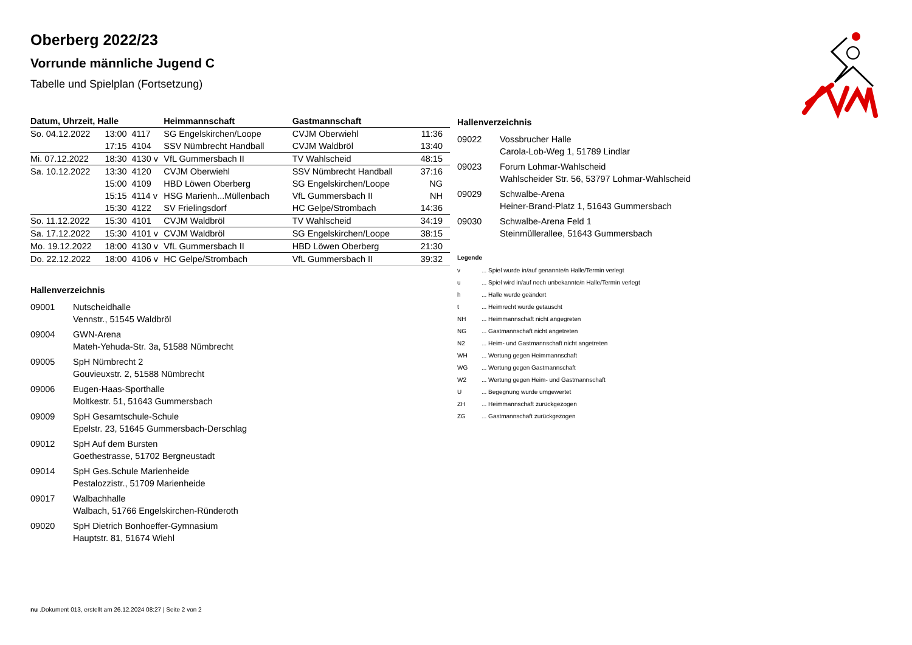Oberberg 2022/23
Vorrunde männliche Jugend C
Tabelle und Spielplan (Fortsetzung)
| Datum, Uhrzeit, Halle | | | Heimmannschaft | Gastmannschaft | |
| --- | --- | --- | --- | --- | --- |
| So. 04.12.2022 | 13:00 | 4117 | SG Engelskirchen/Loope | CVJM Oberwiehl | 11:36 |
| | 17:15 | 4104 | SSV Nümbrecht Handball | CVJM Waldbröl | 13:40 |
| Mi. 07.12.2022 | 18:30 | 4130 v | VfL Gummersbach II | TV Wahlscheid | 48:15 |
| Sa. 10.12.2022 | 13:30 | 4120 | CVJM Oberwiehl | SSV Nümbrecht Handball | 37:16 |
| | 15:00 | 4109 | HBD Löwen Oberberg | SG Engelskirchen/Loope | NG |
| | 15:15 | 4114 v | HSG Marienh...Müllenbach | VfL Gummersbach II | NH |
| | 15:30 | 4122 | SV Frielingsdorf | HC Gelpe/Strombach | 14:36 |
| So. 11.12.2022 | 15:30 | 4101 | CVJM Waldbröl | TV Wahlscheid | 34:19 |
| Sa. 17.12.2022 | 15:30 | 4101 v | CVJM Waldbröl | SG Engelskirchen/Loope | 38:15 |
| Mo. 19.12.2022 | 18:00 | 4130 v | VfL Gummersbach II | HBD Löwen Oberberg | 21:30 |
| Do. 22.12.2022 | 18:00 | 4106 v | HC Gelpe/Strombach | VfL Gummersbach II | 39:32 |
Hallenverzeichnis
09001 Nutscheidhalle
Vennstr., 51545 Waldbröl
09004 GWN-Arena
Mateh-Yehuda-Str. 3a, 51588 Nümbrecht
09005 SpH Nümbrecht 2
Gouvieuxstr. 2, 51588 Nümbrecht
09006 Eugen-Haas-Sporthalle
Moltkestr. 51, 51643 Gummersbach
09009 SpH Gesamtschule-Schule
Epelstr. 23, 51645 Gummersbach-Derschlag
09012 SpH Auf dem Bursten
Goethestrasse, 51702 Bergneustadt
09014 SpH Ges.Schule Marienheide
Pestalozzistr., 51709 Marienheide
09017 Walbachhalle
Walbach, 51766 Engelskirchen-Ründeroth
09020 SpH Dietrich Bonhoeffer-Gymnasium
Hauptstr. 81, 51674 Wiehl
Hallenverzeichnis
09022 Vossbrucher Halle
Carola-Lob-Weg 1, 51789 Lindlar
09023 Forum Lohmar-Wahlscheid
Wahlscheider Str. 56, 53797 Lohmar-Wahlscheid
09029 Schwalbe-Arena
Heiner-Brand-Platz 1, 51643 Gummersbach
09030 Schwalbe-Arena Feld 1
Steinmüllerallee, 51643 Gummersbach
Legende
v ... Spiel wurde in/auf genannte/n Halle/Termin verlegt
u ... Spiel wird in/auf noch unbekannte/n Halle/Termin verlegt
h ... Halle wurde geändert
t ... Heimrecht wurde getauscht
NH ... Heimmannschaft nicht angegreten
NG ... Gastmannschaft nicht angetreten
N2 ... Heim- und Gastmannschaft nicht angetreten
WH ... Wertung gegen Heimmannschaft
WG ... Wertung gegen Gastmannschaft
W2 ... Wertung gegen Heim- und Gastmannschaft
U ... Begegnung wurde umgewertet
ZH ... Heimmannschaft zurückgezogen
ZG ... Gastmannschaft zurückgezogen
nu .Dokument 013, erstellt am 26.12.2024 08:27 | Seite 2 von 2